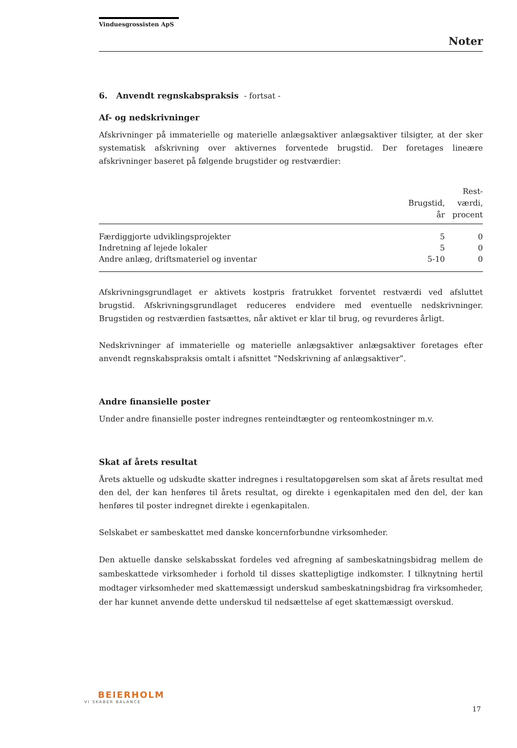Vinduesgrossisten ApS
Noter
6. Anvendt regnskabspraksis - fortsat -
Af- og nedskrivninger
Afskrivninger på immaterielle og materielle anlægsaktiver anlægsaktiver tilsigter, at der sker systematisk afskrivning over aktivernes forventede brugstid. Der foretages lineære afskrivninger baseret på følgende brugstider og restværdier:
| | Brugstid, år | Rest- værdi, procent |
| --- | --- | --- |
| Færdiggjorte udviklingsprojekter | 5 | 0 |
| Indretning af lejede lokaler | 5 | 0 |
| Andre anlæg, driftsmateriel og inventar | 5-10 | 0 |
Afskrivningsgrundlaget er aktivets kostpris fratrukket forventet restværdi ved afsluttet brugstid. Afskrivningsgrundlaget reduceres endvidere med eventuelle nedskrivninger. Brugstiden og restværdien fastsættes, når aktivet er klar til brug, og revurderes årligt.
Nedskrivninger af immaterielle og materielle anlægsaktiver anlægsaktiver foretages efter anvendt regnskabspraksis omtalt i afsnittet ”Nedskrivning af anlægsaktiver”.
Andre finansielle poster
Under andre finansielle poster indregnes renteindtægter og renteomkostninger m.v.
Skat af årets resultat
Årets aktuelle og udskudte skatter indregnes i resultatopgørelsen som skat af årets resultat med den del, der kan henføres til årets resultat, og direkte i egenkapitalen med den del, der kan henføres til poster indregnet direkte i egenkapitalen.
Selskabet er sambeskattet med danske koncernforbundne virksomheder.
Den aktuelle danske selskabsskat fordeles ved afregning af sambeskatningsbidrag mellem de sambeskattede virksomheder i forhold til disses skattepligtige indkomster. I tilknytning hertil modtager virksomheder med skattemæssigt underskud sambeskatningsbidrag fra virksomheder, der har kunnet anvende dette underskud til nedsættelse af eget skattemæssigt overskud.
BEIERHOLM
VI SKABER BALANCE
17